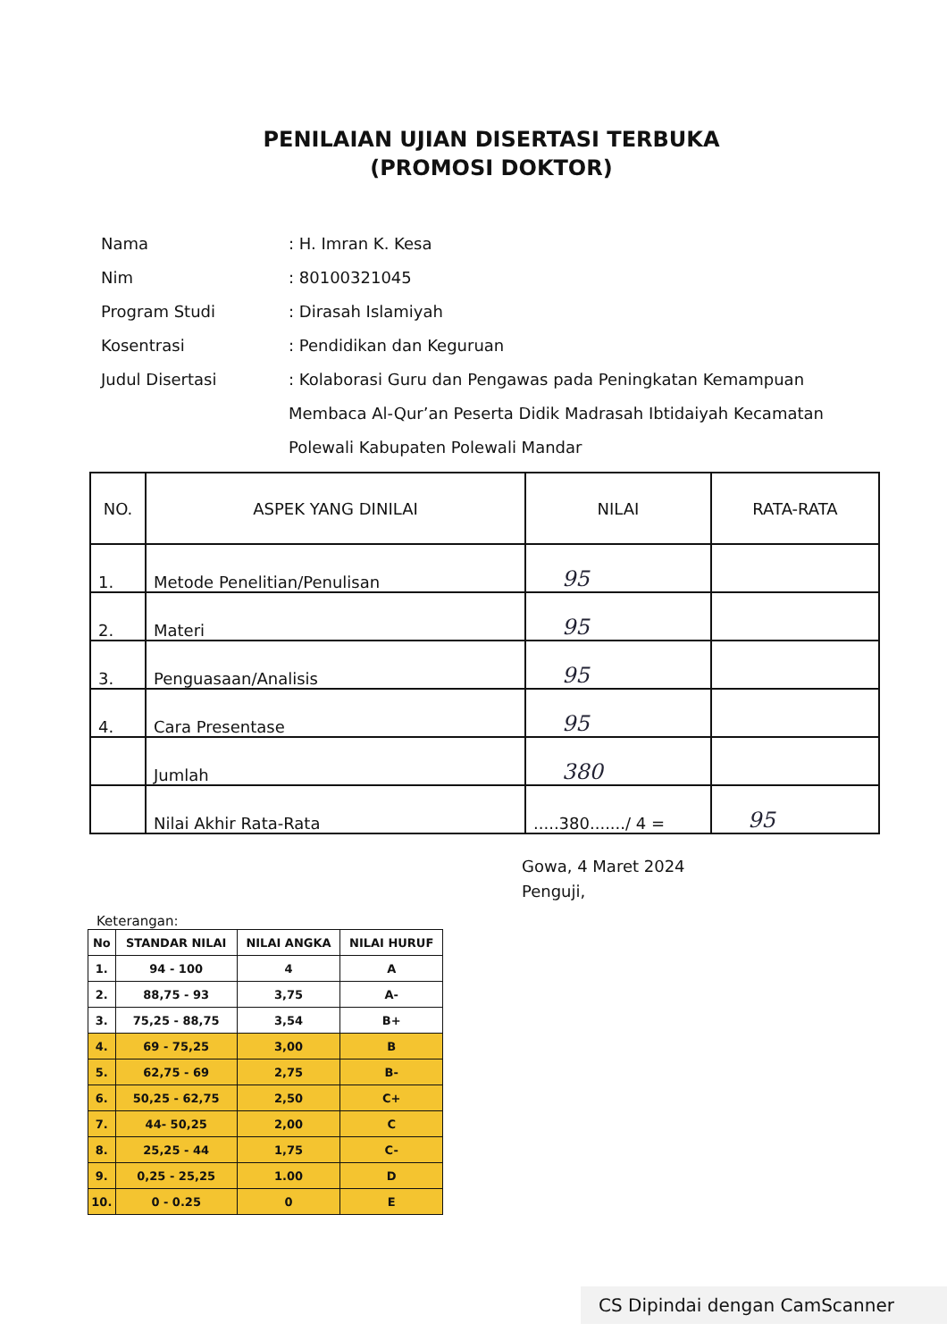PENILAIAN UJIAN DISERTASI TERBUKA
(PROMOSI DOKTOR)
Nama : H. Imran K. Kesa
Nim : 80100321045
Program Studi : Dirasah Islamiyah
Kosentrasi : Pendidikan dan Keguruan
Judul Disertasi : Kolaborasi Guru dan Pengawas pada Peningkatan Kemampuan Membaca Al-Qur’an Peserta Didik Madrasah Ibtidaiyah Kecamatan Polewali Kabupaten Polewali Mandar
| NO. | ASPEK YANG DINILAI | NILAI | RATA-RATA |
| --- | --- | --- | --- |
| 1. | Metode Penelitian/Penulisan | 95 | |
| 2. | Materi | 95 | |
| 3. | Penguasaan/Analisis | 95 | |
| 4. | Cara Presentase | 95 | |
| | Jumlah | 380 | |
| | Nilai Akhir Rata-Rata | .....380......./ 4 = | 95 |
Gowa, 4 Maret 2024
Penguji,
Keterangan:
| No | STANDAR NILAI | NILAI ANGKA | NILAI HURUF |
| --- | --- | --- | --- |
| 1. | 94 - 100 | 4 | A |
| 2. | 88,75 - 93 | 3,75 | A- |
| 3. | 75,25 - 88,75 | 3,54 | B+ |
| 4. | 69 - 75,25 | 3,00 | B |
| 5. | 62,75 - 69 | 2,75 | B- |
| 6. | 50,25 - 62,75 | 2,50 | C+ |
| 7. | 44- 50,25 | 2,00 | C |
| 8. | 25,25 - 44 | 1,75 | C- |
| 9. | 0,25 - 25,25 | 1.00 | D |
| 10. | 0 - 0.25 | 0 | E |
CS Dipindai dengan CamScanner